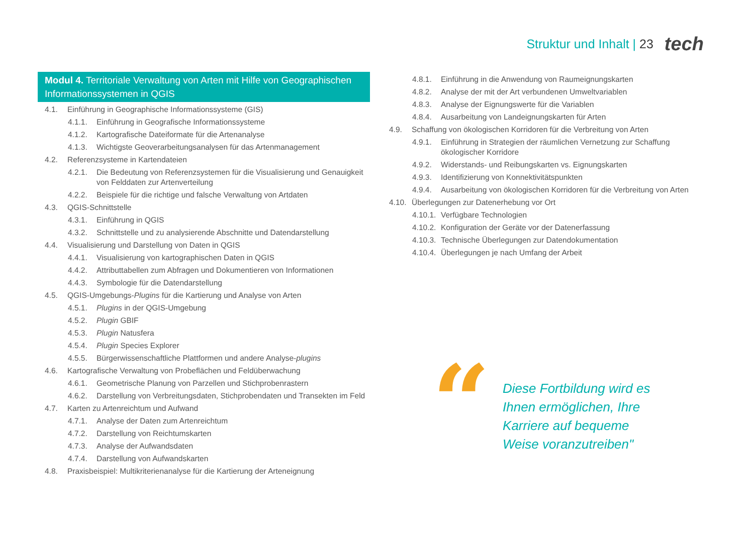Struktur und Inhalt | 23
tech
Modul 4. Territoriale Verwaltung von Arten mit Hilfe von Geographischen Informationssystemen in QGIS
4.1. Einführung in Geographische Informationssysteme (GIS)
4.1.1. Einführung in Geografische Informationssysteme
4.1.2. Kartografische Dateiformate für die Artenanalyse
4.1.3. Wichtigste Geoverarbeitungsanalysen für das Artenmanagement
4.2. Referenzsysteme in Kartendateien
4.2.1. Die Bedeutung von Referenzsystemen für die Visualisierung und Genauigkeit von Felddaten zur Artenverteilung
4.2.2. Beispiele für die richtige und falsche Verwaltung von Artdaten
4.3. QGIS-Schnittstelle
4.3.1. Einführung in QGIS
4.3.2. Schnittstelle und zu analysierende Abschnitte und Datendarstellung
4.4. Visualisierung und Darstellung von Daten in QGIS
4.4.1. Visualisierung von kartographischen Daten in QGIS
4.4.2. Attributtabellen zum Abfragen und Dokumentieren von Informationen
4.4.3. Symbologie für die Datendarstellung
4.5. QGIS-Umgebungs-Plugins für die Kartierung und Analyse von Arten
4.5.1. Plugins in der QGIS-Umgebung
4.5.2. Plugin GBIF
4.5.3. Plugin Natusfera
4.5.4. Plugin Species Explorer
4.5.5. Bürgerwissenschaftliche Plattformen und andere Analyse-plugins
4.6. Kartografische Verwaltung von Probeflächen und Feldüberwachung
4.6.1. Geometrische Planung von Parzellen und Stichprobenrastern
4.6.2. Darstellung von Verbreitungsdaten, Stichprobendaten und Transekten im Feld
4.7. Karten zu Artenreichtum und Aufwand
4.7.1. Analyse der Daten zum Artenreichtum
4.7.2. Darstellung von Reichtumskarten
4.7.3. Analyse der Aufwandsdaten
4.7.4. Darstellung von Aufwandskarten
4.8. Praxisbeispiel: Multikriterienanalyse für die Kartierung der Arteneignung
4.8.1. Einführung in die Anwendung von Raumeignungskarten
4.8.2. Analyse der mit der Art verbundenen Umweltvariablen
4.8.3. Analyse der Eignungswerte für die Variablen
4.8.4. Ausarbeitung von Landeignungskarten für Arten
4.9. Schaffung von ökologischen Korridoren für die Verbreitung von Arten
4.9.1. Einführung in Strategien der räumlichen Vernetzung zur Schaffung ökologischer Korridore
4.9.2. Widerstands- und Reibungskarten vs. Eignungskarten
4.9.3. Identifizierung von Konnektivitätspunkten
4.9.4. Ausarbeitung von ökologischen Korridoren für die Verbreitung von Arten
4.10. Überlegungen zur Datenerhebung vor Ort
4.10.1. Verfügbare Technologien
4.10.2. Konfiguration der Geräte vor der Datenerfassung
4.10.3. Technische Überlegungen zur Datendokumentation
4.10.4. Überlegungen je nach Umfang der Arbeit
“
Diese Fortbildung wird es Ihnen ermöglichen, Ihre Karriere auf bequeme Weise voranzutreiben"